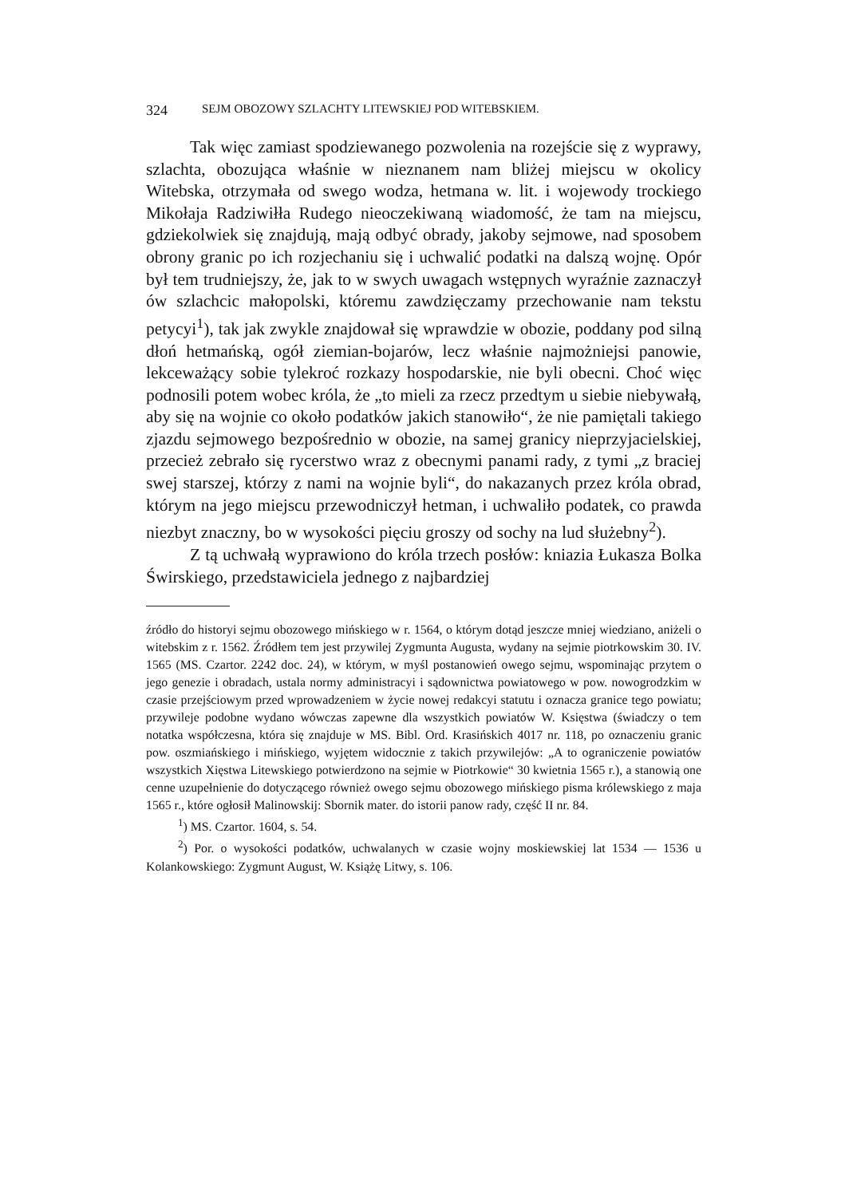324 SEJM OBOZOWY SZLACHTY LITEWSKIEJ POD WITEBSKIEM.
Tak więc zamiast spodziewanego pozwolenia na rozejście się z wyprawy, szlachta, obozująca właśnie w nieznanem nam bliżej miejscu w okolicy Witebska, otrzymała od swego wodza, hetmana w. lit. i wojewody trockiego Mikołaja Radziwiłła Rudego nieoczekiwaną wiadomość, że tam na miejscu, gdziekolwiek się znajdują, mają odbyć obrady, jakoby sejmowe, nad sposobem obrony granic po ich rozjechaniu się i uchwalić podatki na dalszą wojnę. Opór był tem trudniejszy, że, jak to w swych uwagach wstępnych wyraźnie zaznaczył ów szlachcic małopolski, któremu zawdzięczamy przechowanie nam tekstu petycyi<sup>1</sup>), tak jak zwykle znajdował się wprawdzie w obozie, poddany pod silną dłoń hetmańską, ogół ziemian-bojarów, lecz właśnie najmożniejsi panowie, lekceważący sobie tylekroć rozkazy hospodarskie, nie byli obecni. Choć więc podnosili potem wobec króla, że „to mieli za rzecz przedtym u siebie niebywałą, aby się na wojnie co około podatków jakich stanowiło“, że nie pamiętali takiego zjazdu sejmowego bezpośrednio w obozie, na samej granicy nieprzyjacielskiej, przecież zebrało się rycerstwo wraz z obecnymi panami rady, z tymi „z braciej swej starszej, którzy z nami na wojnie byli“, do nakazanych przez króla obrad, którym na jego miejscu przewodniczył hetman, i uchwaliło podatek, co prawda niezbyt znaczny, bo w wysokości pięciu groszy od sochy na lud służebny<sup>2</sup>).
Z tą uchwałą wyprawiono do króla trzech posłów: kniazia Łukasza Bolka Świrskiego, przedstawiciela jednego z najbardziej
źródło do historyi sejmu obozowego mińskiego w r. 1564, o którym dotąd jeszcze mniej wiedziano, aniżeli o witebskim z r. 1562. Źródłem tem jest przywilej Zygmunta Augusta, wydany na sejmie piotrkowskim 30. IV. 1565 (MS. Czartor. 2242 doc. 24), w którym, w myśl postanowień owego sejmu, wspominając przytem o jego genezie i obradach, ustala normy administracyi i sądownictwa powiatowego w pow. nowogrodzkim w czasie przejściowym przed wprowadzeniem w życie nowej redakcyi statutu i oznacza granice tego powiatu; przywileje podobne wydano wówczas zapewne dla wszystkich powiatów W. Księstwa (świadczy o tem notatka współczesna, która się znajduje w MS. Bibl. Ord. Krasińskich 4017 nr. 118, po oznaczeniu granic pow. oszmiańskiego i mińskiego, wyjętem widocznie z takich przywilejów: „A to ograniczenie powiatów wszystkich Xięstwa Litewskiego potwierdzono na sejmie w Piotrkowie“ 30 kwietnia 1565 r.), a stanowią one cenne uzupełnienie do dotyczącego również owego sejmu obozowego mińskiego pisma królewskiego z maja 1565 r., które ogłosił Malinowskij: Sbornik mater. do istorii panow rady, część II nr. 84.
<sup>1</sup>) MS. Czartor. 1604, s. 54.
<sup>2</sup>) Por. o wysokości podatków, uchwalanych w czasie wojny moskiewskiej lat 1534 — 1536 u Kolankowskiego: Zygmunt August, W. Książę Litwy, s. 106.